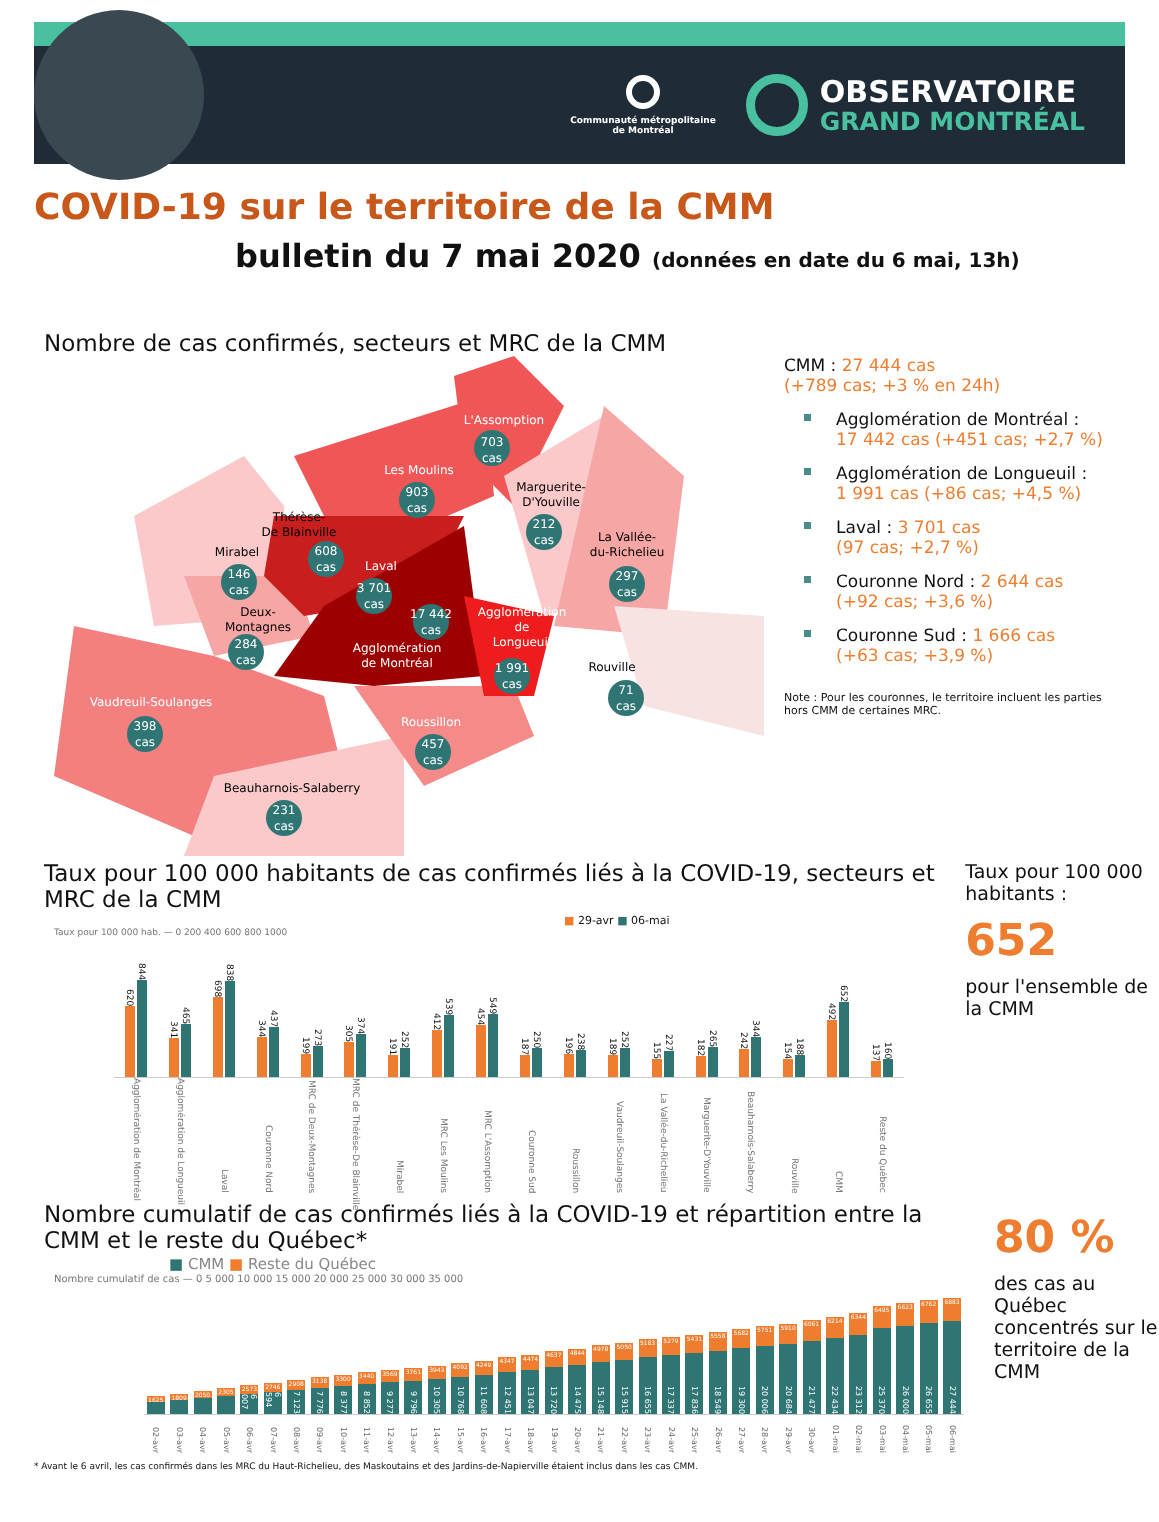Communauté métropolitaine
de Montréal
OBSERVATOIRE
GRAND MONTRÉAL
COVID-19 sur le territoire de la CMM
bulletin du 7 mai 2020 (données en date du 6 mai, 13h)
Nombre de cas confirmés, secteurs et MRC de la CMM
L'Assomption
703
cas
Les Moulins
903
cas
Marguerite-
D'Youville
212
cas
Thérèse-
De Blainville
608
cas
La Vallée-
du-Richelieu
297
cas
Mirabel
146
cas
Laval
3 701
cas
Deux-
Montagnes
284
cas
17 442
cas
Agglomération
de Montréal
Agglomération
de
Longueuil
1 991
cas
Rouville
71
cas
Vaudreuil-Soulanges
398
cas
Roussillon
457
cas
Beauharnois-Salaberry
231
cas
CMM : 27 444 cas
(+789 cas; +3 % en 24h)
Agglomération de Montréal :
17 442 cas (+451 cas; +2,7 %)
Agglomération de Longueuil :
1 991 cas (+86 cas; +4,5 %)
Laval : 3 701 cas
(97 cas; +2,7 %)
Couronne Nord : 2 644 cas
(+92 cas; +3,6 %)
Couronne Sud : 1 666 cas
(+63 cas; +3,9 %)
Note : Pour les couronnes, le territoire incluent les parties hors CMM de certaines MRC.
Taux pour 100 000 habitants de cas confirmés liés à la COVID-19, secteurs et MRC de la CMM
■ 29-avr ■ 06-mai
Taux pour 100 000 hab. — 0 200 400 600 800 1000
620
844
341
465
698
838
344
437
199
273
305
374
191
252
412
539
454
549
187
250
196
238
189
252
155
227
182
265
242
344
154
188
492
652
137
160
Agglomération de Montréal
Agglomération de Longueuil
Laval
Couronne Nord
MRC de Deux-Montagnes
MRC de Thérèse-De Blainville
Mirabel
MRC Les Moulins
MRC L'Assomption
Couronne Sud
Roussillon
Vaudreuil-Soulanges
La Vallée-du-Richelieu
Marguerite-D'Youville
Beauharnois-Salaberry
Rouville
CMM
Reste du Québec
Taux pour 100 000 habitants :
652
pour l'ensemble de la CMM
Nombre cumulatif de cas confirmés liés à la COVID-19 et répartition entre la CMM et le reste du Québec*
■ CMM ■ Reste du Québec
Nombre cumulatif de cas — 0 5 000 10 000 15 000 20 000 25 000 30 000 35 000
1625
1809
2050
2305
2573
6 007
2746
6 594
2908
7 123
3138
7 776
3300
8 377
3440
8 852
3569
9 277
3761
9 796
3943
10 305
4092
10 768
4249
11 608
4347
12 451
4474
13 047
4637
13 720
4844
14 475
4978
15 148
5050
15 915
5183
16 655
5279
17 337
5431
17 836
5558
18 549
5682
19 300
5751
20 006
5910
20 684
6061
21 477
6214
22 434
6344
23 312
6495
25 370
6623
26 000
6762
26 655
6883
27 444
02-avr
03-avr
04-avr
05-avr
06-avr
07-avr
08-avr
09-avr
10-avr
11-avr
12-avr
13-avr
14-avr
15-avr
16-avr
17-avr
18-avr
19-avr
20-avr
21-avr
22-avr
23-avr
24-avr
25-avr
26-avr
27-avr
28-avr
29-avr
30-avr
01-mai
02-mai
03-mai
04-mai
05-mai
06-mai
80 %
des cas au Québec concentrés sur le territoire de la CMM
* Avant le 6 avril, les cas confirmés dans les MRC du Haut-Richelieu, des Maskoutains et des Jardins-de-Napierville étaient inclus dans les cas CMM.